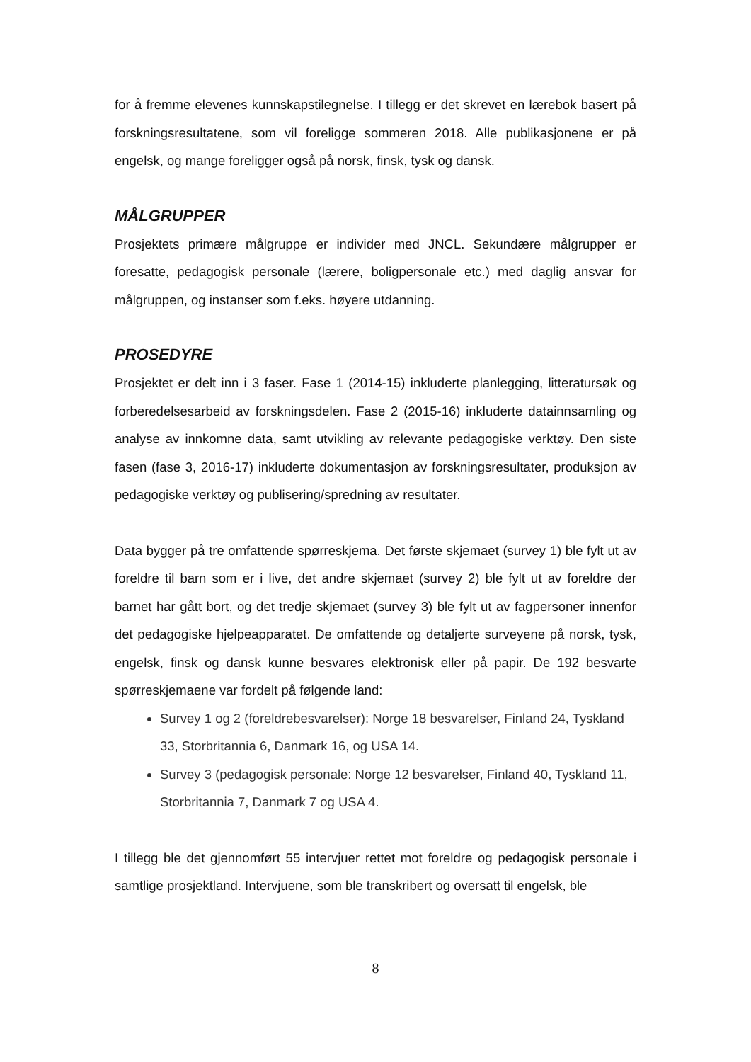for å fremme elevenes kunnskapstilegnelse. I tillegg er det skrevet en lærebok basert på forskningsresultatene, som vil foreligge sommeren 2018. Alle publikasjonene er på engelsk, og mange foreligger også på norsk, finsk, tysk og dansk.
MÅLGRUPPER
Prosjektets primære målgruppe er individer med JNCL. Sekundære målgrupper er foresatte, pedagogisk personale (lærere, boligpersonale etc.) med daglig ansvar for målgruppen, og instanser som f.eks. høyere utdanning.
PROSEDYRE
Prosjektet er delt inn i 3 faser. Fase 1 (2014-15) inkluderte planlegging, litteratursøk og forberedelsesarbeid av forskningsdelen. Fase 2 (2015-16) inkluderte datainnsamling og analyse av innkomne data, samt utvikling av relevante pedagogiske verktøy. Den siste fasen (fase 3, 2016-17) inkluderte dokumentasjon av forskningsresultater, produksjon av pedagogiske verktøy og publisering/spredning av resultater.
Data bygger på tre omfattende spørreskjema. Det første skjemaet (survey 1) ble fylt ut av foreldre til barn som er i live, det andre skjemaet (survey 2) ble fylt ut av foreldre der barnet har gått bort, og det tredje skjemaet (survey 3) ble fylt ut av fagpersoner innenfor det pedagogiske hjelpeapparatet. De omfattende og detaljerte surveyene på norsk, tysk, engelsk, finsk og dansk kunne besvares elektronisk eller på papir. De 192 besvarte spørreskjemaene var fordelt på følgende land:
Survey 1 og 2 (foreldrebesvarelser): Norge 18 besvarelser, Finland 24, Tyskland 33, Storbritannia 6, Danmark 16, og USA 14.
Survey 3 (pedagogisk personale: Norge 12 besvarelser, Finland 40, Tyskland 11, Storbritannia 7, Danmark 7 og USA 4.
I tillegg ble det gjennomført 55 intervjuer rettet mot foreldre og pedagogisk personale i samtlige prosjektland. Intervjuene, som ble transkribert og oversatt til engelsk, ble
8